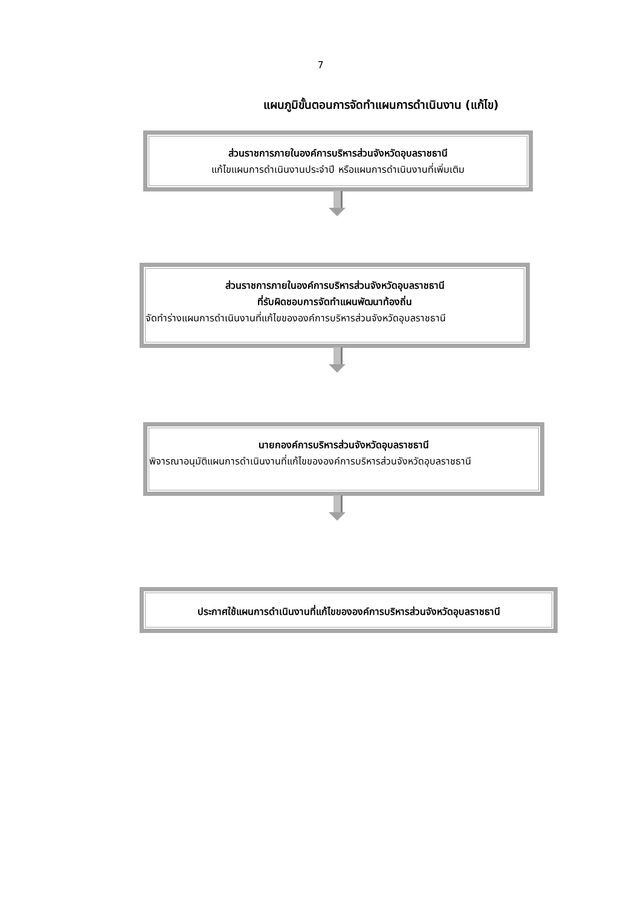7
แผนภูมิขั้นตอนการจัดทำแผนการดำเนินงาน (แก้ไข)
ส่วนราชการภายในองค์การบริหารส่วนจังหวัดอุบลราชธานี
แก้ไขแผนการดำเนินงานประจำปี หรือแผนการดำเนินงานที่เพิ่มเติม
ส่วนราชการภายในองค์การบริหารส่วนจังหวัดอุบลราชธานี
ที่รับผิดชอบการจัดทำแผนพัฒนาท้องถิ่น
จัดทำร่างแผนการดำเนินงานที่แก้ไขขององค์การบริหารส่วนจังหวัดอุบลราชธานี
นายกองค์การบริหารส่วนจังหวัดอุบลราชธานี
พิจารณาอนุมัติแผนการดำเนินงานที่แก้ไขขององค์การบริหารส่วนจังหวัดอุบลราชธานี
ประกาศใช้แผนการดำเนินงานที่แก้ไขขององค์การบริหารส่วนจังหวัดอุบลราชธานี